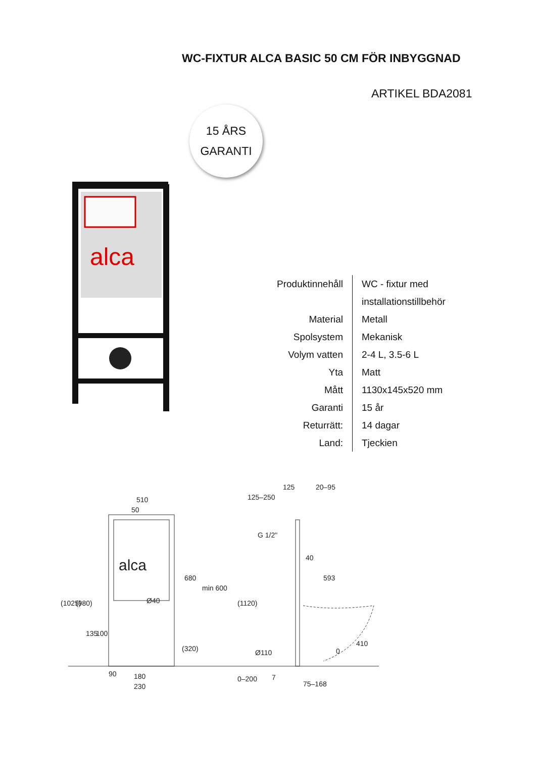WC-FIXTUR ALCA BASIC 50 CM FÖR INBYGGNAD
ARTIKEL BDA2081
15 ÅRS
GARANTI
alca
| Produktinnehåll | WC - fixtur med installationstillbehör |
| Material | Metall |
| Spolsystem | Mekanisk |
| Volym vatten | 2-4 L, 3.5-6 L |
| Yta | Matt |
| Mått | 1130x145x520 mm |
| Garanti | 15 år |
| Returrätt: | 14 dagar |
| Land: | Tjeckien |
alca
510
50
125–250
125
20–95
G 1/2"
40
593
Ø110
7
75–168
90
180
230
(1025)
(980)
135
100
680
min 600
(320)
(1120)
0–200
410
0
Ø40